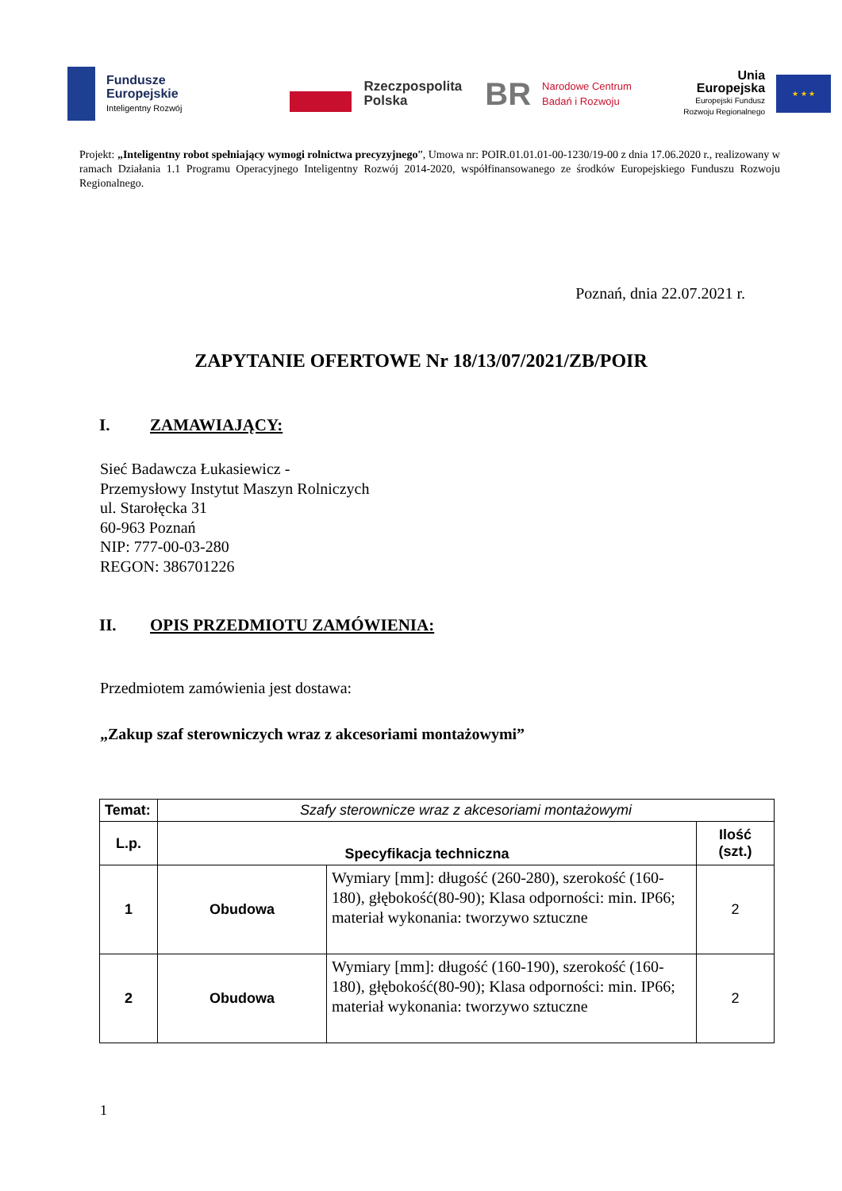Fundusze
Europejskie
Inteligentny Rozwój
Rzeczpospolita
Polska
BR
Narodowe Centrum
Badań i Rozwoju
Unia Europejska
Europejski Fundusz
Rozwoju Regionalnego
★ ★ ★
Projekt: „Inteligentny robot spełniający wymogi rolnictwa precyzyjnego”, Umowa nr: POIR.01.01.01-00-1230/19-00 z dnia 17.06.2020 r., realizowany w ramach Działania 1.1 Programu Operacyjnego Inteligentny Rozwój 2014-2020, współfinansowanego ze środków Europejskiego Funduszu Rozwoju Regionalnego.
Poznań, dnia 22.07.2021 r.
ZAPYTANIE OFERTOWE Nr 18/13/07/2021/ZB/POIR
I. ZAMAWIAJĄCY:
Sieć Badawcza Łukasiewicz -
Przemysłowy Instytut Maszyn Rolniczych
ul. Starołęcka 31
60-963 Poznań
NIP: 777-00-03-280
REGON: 386701226
II. OPIS PRZEDMIOTU ZAMÓWIENIA:
Przedmiotem zamówienia jest dostawa:
„Zakup szaf sterowniczych wraz z akcesoriami montażowymi”
| Temat: | Szafy sterownicze wraz z akcesoriami montażowymi | | |
| L.p. | Specyfikacja techniczna | | Ilość (szt.) |
| 1 | Obudowa | Wymiary [mm]: długość (260-280), szerokość (160-180), głębokość(80-90); Klasa odporności: min. IP66; materiał wykonania: tworzywo sztuczne | 2 |
| 2 | Obudowa | Wymiary [mm]: długość (160-190), szerokość (160-180), głębokość(80-90); Klasa odporności: min. IP66; materiał wykonania: tworzywo sztuczne | 2 |
1